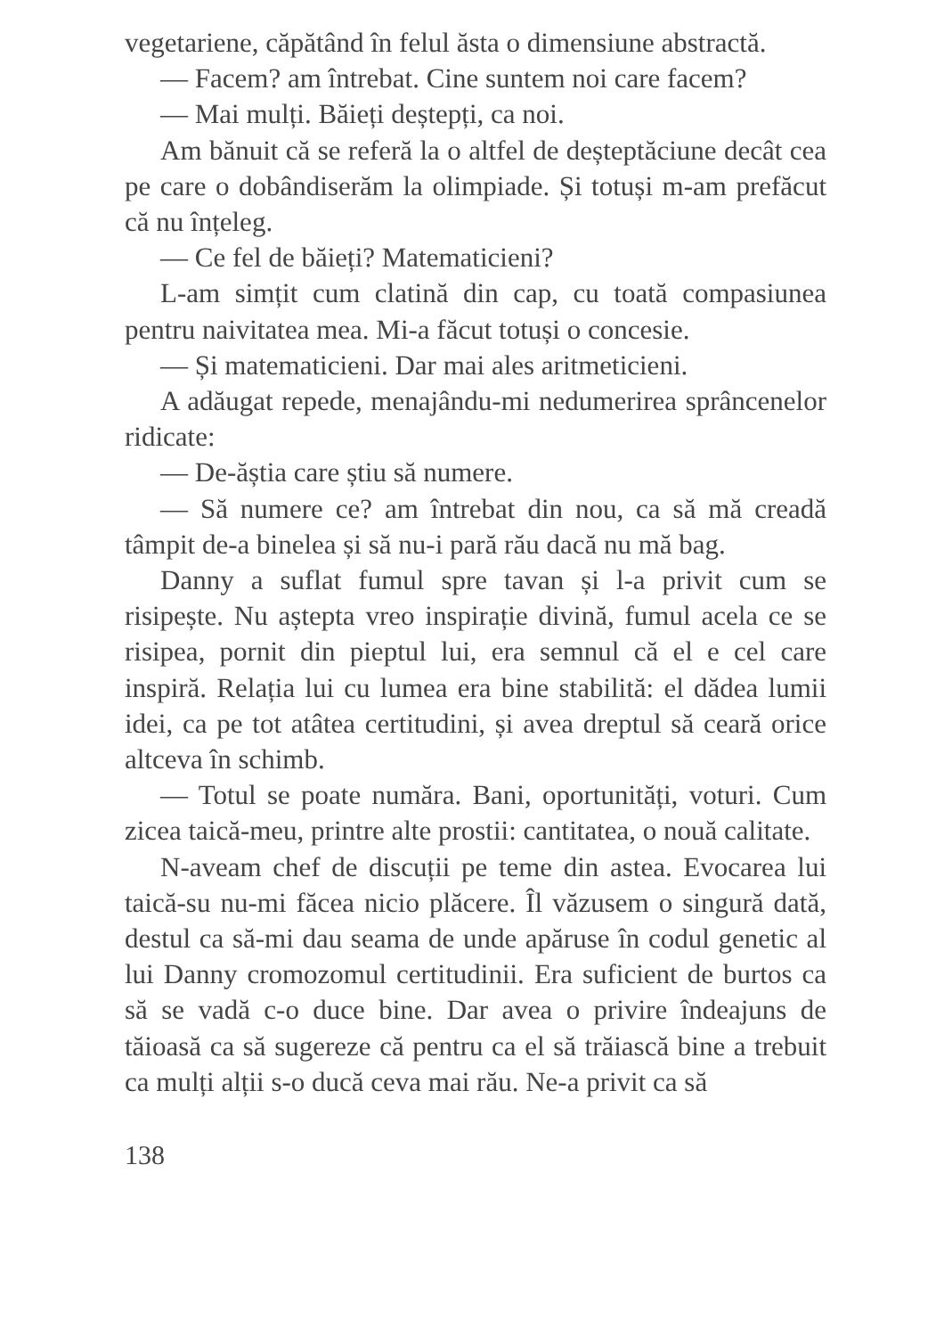vegetariene, căpătând în felul ăsta o dimensiune abstractă.
— Facem? am întrebat. Cine suntem noi care facem?
— Mai mulți. Băieți deștepți, ca noi.
Am bănuit că se referă la o altfel de deșteptăciune decât cea pe care o dobândiserăm la olimpiade. Și totuși m-am prefăcut că nu înțeleg.
— Ce fel de băieți? Matematicieni?
L-am simțit cum clatină din cap, cu toată compasiunea pentru naivitatea mea. Mi-a făcut totuși o concesie.
— Și matematicieni. Dar mai ales aritmeticieni.
A adăugat repede, menajându-mi nedumerirea sprâncenelor ridicate:
— De-ăștia care știu să numere.
— Să numere ce? am întrebat din nou, ca să mă creadă tâmpit de-a binelea și să nu-i pară rău dacă nu mă bag.
Danny a suflat fumul spre tavan și l-a privit cum se risipește. Nu aștepta vreo inspirație divină, fumul acela ce se risipea, pornit din pieptul lui, era semnul că el e cel care inspiră. Relația lui cu lumea era bine stabilită: el dădea lumii idei, ca pe tot atâtea certitudini, și avea dreptul să ceară orice altceva în schimb.
— Totul se poate număra. Bani, oportunități, voturi. Cum zicea taică-meu, printre alte prostii: cantitatea, o nouă calitate.
N-aveam chef de discuții pe teme din astea. Evocarea lui taică-su nu-mi făcea nicio plăcere. Îl văzusem o singură dată, destul ca să-mi dau seama de unde apăruse în codul genetic al lui Danny cromozomul certitudinii. Era suficient de burtos ca să se vadă c-o duce bine. Dar avea o privire îndeajuns de tăioasă ca să sugereze că pentru ca el să trăiască bine a trebuit ca mulți alții s-o ducă ceva mai rău. Ne-a privit ca să
138